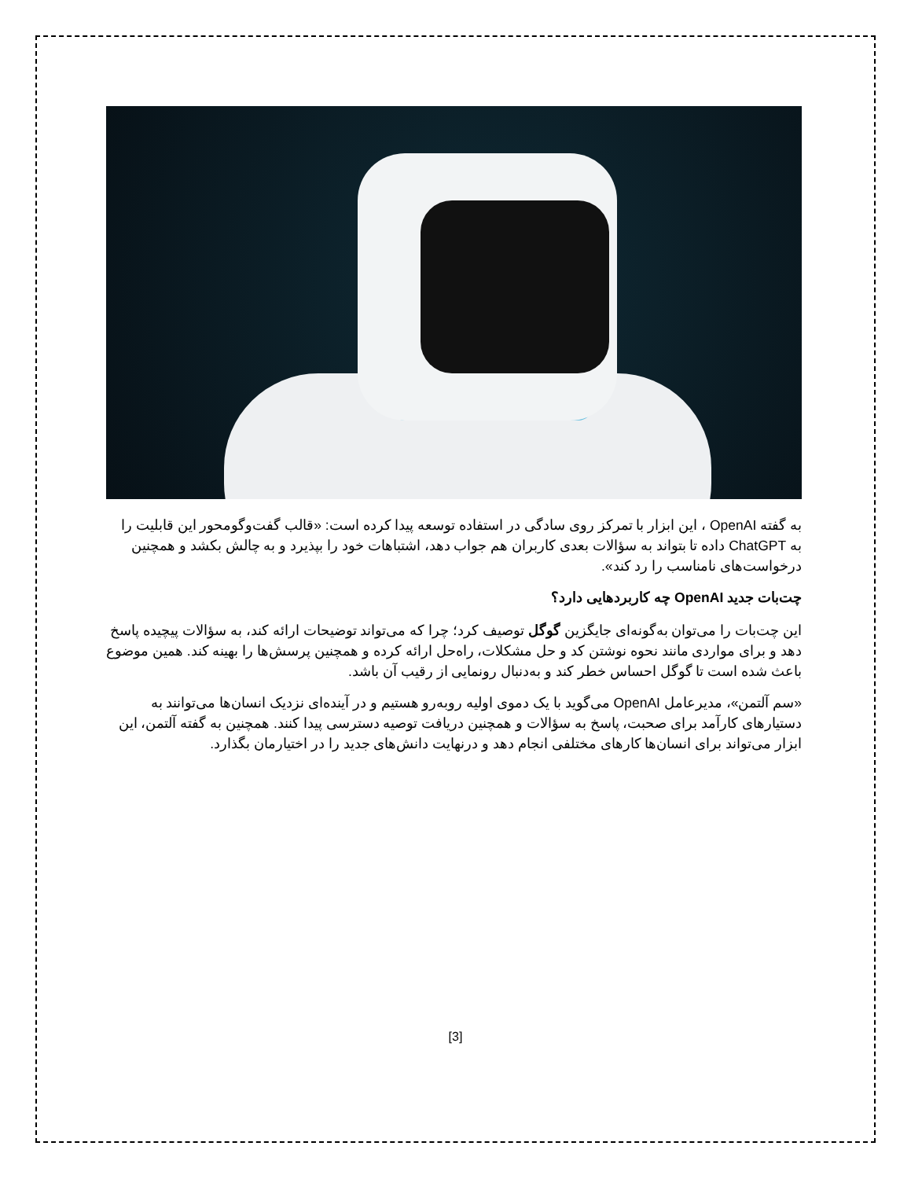به گفته OpenAI ، این ابزار با تمرکز روی سادگی در استفاده توسعه پیدا کرده است: «قالب گفت‌وگومحور این قابلیت را به ChatGPT داده تا بتواند به سؤالات بعدی کاربران هم جواب دهد، اشتباهات خود را بپذیرد و به چالش بکشد و همچنین درخواست‌های نامناسب را رد کند».
چت‌بات جدید OpenAI چه کاربردهایی دارد؟
این چت‌بات را می‌توان به‌گونه‌ای جایگزین گوگل توصیف کرد؛ چرا که می‌تواند توضیحات ارائه کند، به سؤالات پیچیده پاسخ دهد و برای مواردی مانند نحوه نوشتن کد و حل مشکلات، راه‌حل ارائه کرده و همچنین پرسش‌ها را بهینه کند. همین موضوع باعث شده است تا گوگل احساس خطر کند و به‌دنبال رونمایی از رقیب آن باشد.
«سم آلتمن»، مدیرعامل OpenAI می‌گوید با یک دموی اولیه روبه‌رو هستیم و در آینده‌ای نزدیک انسان‌ها می‌توانند به دستیارهای کارآمد برای صحبت، پاسخ به سؤالات و همچنین دریافت توصیه دسترسی پیدا کنند. همچنین به گفته آلتمن، این ابزار می‌تواند برای انسان‌ها کارهای مختلفی انجام دهد و درنهایت دانش‌های جدید را در اختیارمان بگذارد.
[3]